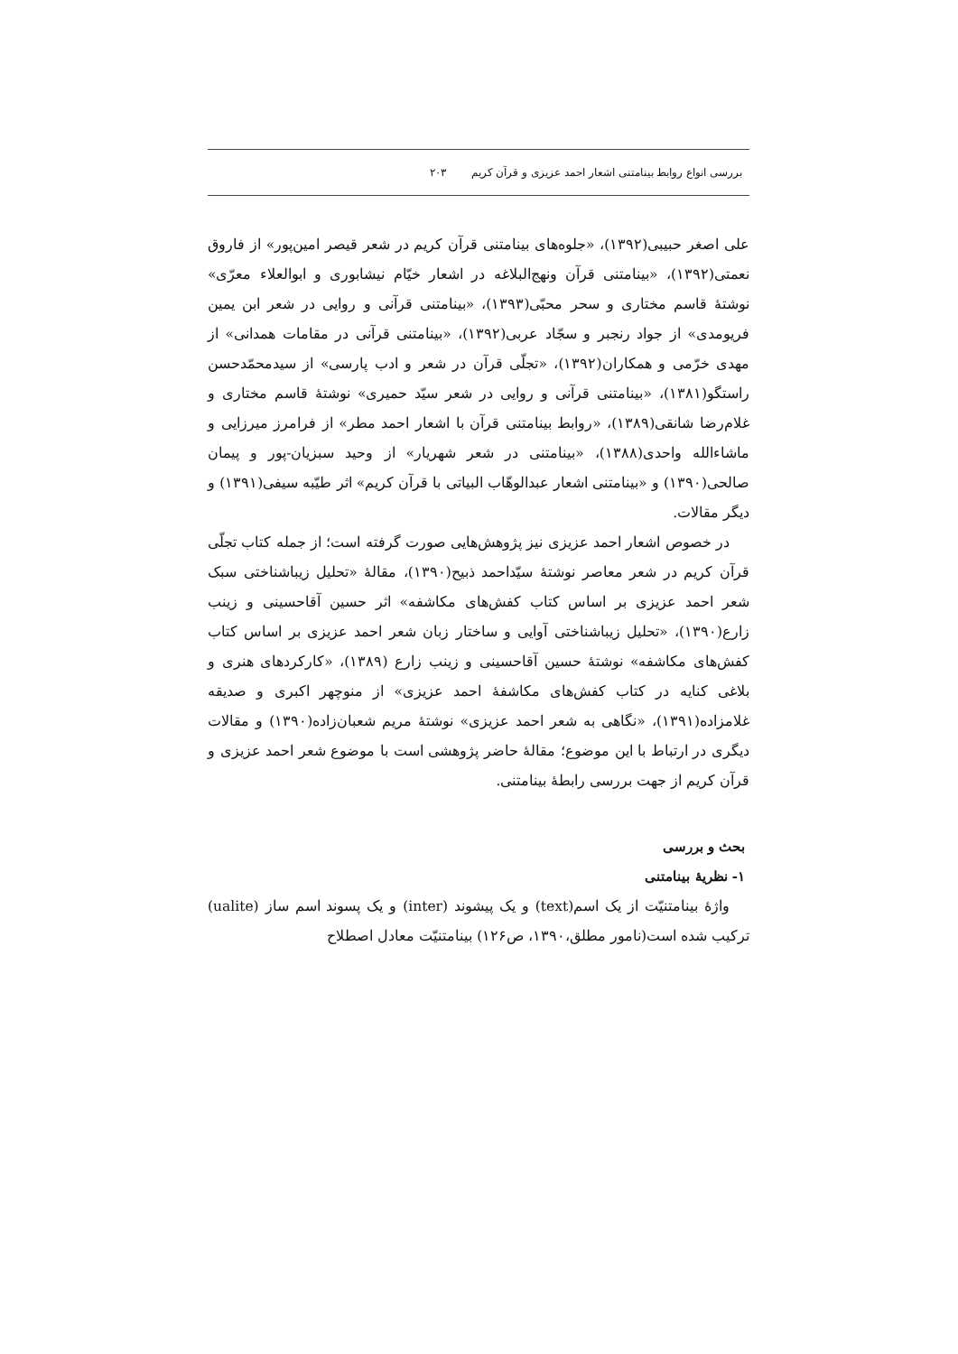بررسی انواع روابط بینامتنی اشعار احمد عزیزی و قرآن کریم ۲۰۳
علی اصغر حبیبی(۱۳۹۲)، «جلوه‌های بینامتنی قرآن کریم در شعر قیصر امین‌پور» از فاروق نعمتی(۱۳۹۲)، «بینامتنی قرآن ونهج‌البلاغه در اشعار خیّام نیشابوری و ابوالعلاء معرّی» نوشتۀ قاسم مختاری و سحر محبّی(۱۳۹۳)، «بینامتنی قرآنی و روایی در شعر ابن یمین فریومدی» از جواد رنجبر و سجّاد عربی(۱۳۹۲)، «بینامتنی قرآنی در مقامات همدانی» از مهدی خرّمی و همکاران(۱۳۹۲)، «تجلّی قرآن در شعر و ادب پارسی» از سیدمحمّدحسن راستگو(۱۳۸۱)، «بینامتنی قرآنی و روایی در شعر سیّد حمیری» نوشتۀ قاسم مختاری و غلام‌رضا شانقی(۱۳۸۹)، «روابط بینامتنی قرآن با اشعار احمد مطر» از فرامرز میرزایی و ماشاءالله واحدی(۱۳۸۸)، «بینامتنی در شعر شهریار» از وحید سبزیان‌-پور و پیمان صالحی(۱۳۹۰) و «بینامتنی اشعار عبدالوهّاب البیاتی با قرآن کریم» اثر طیّبه سیفی(۱۳۹۱) و دیگر مقالات.
در خصوص اشعار احمد عزیزی نیز پژوهش‌هایی صورت گرفته است؛ از جمله کتاب تجلّی قرآن کریم در شعر معاصر نوشتۀ سیّداحمد ذبیح(۱۳۹۰)، مقالۀ «تحلیل زیباشناختی سبک شعر احمد عزیزی بر اساس کتاب کفش‌های مکاشفه» اثر حسین آقاحسینی و زینب زارع(۱۳۹۰)، «تحلیل زیباشناختی آوایی و ساختار زبان شعر احمد عزیزی بر اساس کتاب کفش‌های مکاشفه» نوشتۀ حسین آقاحسینی و زینب زارع (۱۳۸۹)، «کارکردهای هنری و بلاغی کنایه در کتاب کفش‌های مکاشفۀ احمد عزیزی» از منوچهر اکبری و صدیقه غلامزاده(۱۳۹۱)، «نگاهی به شعر احمد عزیزی» نوشتۀ مریم شعبان‌زاده(۱۳۹۰) و مقالات دیگری در ارتباط با این موضوع؛ مقالۀ حاضر پژوهشی است با موضوع شعر احمد عزیزی و قرآن کریم از جهت بررسی رابطۀ بینامتنی.
بحث و بررسی
۱- نظریۀ بینامتنی
واژۀ بینامتنیّت از یک اسم(text) و یک پیشوند (inter) و یک پسوند اسم ساز (ualite) ترکیب شده است(نامور مطلق،۱۳۹۰، ص۱۲۶) بینامتنیّت معادل اصطلاح